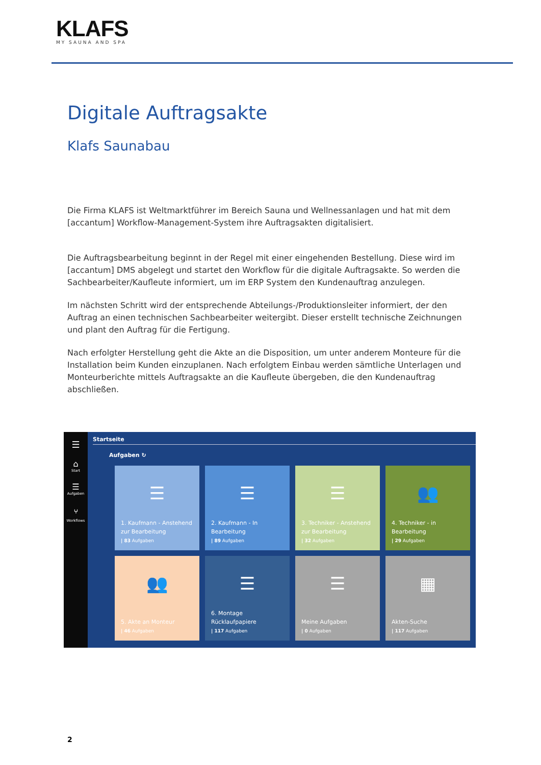KLAFS
MY SAUNA AND SPA
Digitale Auftragsakte
Klafs Saunabau
Die Firma KLAFS ist Weltmarktführer im Bereich Sauna und Wellnessanlagen und hat mit dem [accantum] Workflow-Management-System ihre Auftragsakten digitalisiert.
Die Auftragsbearbeitung beginnt in der Regel mit einer eingehenden Bestellung. Diese wird im [accantum] DMS abgelegt und startet den Workflow für die digitale Auftragsakte. So werden die Sachbearbeiter/Kaufleute informiert, um im ERP System den Kundenauftrag anzulegen.
Im nächsten Schritt wird der entsprechende Abteilungs-/Produktionsleiter informiert, der den Auftrag an einen technischen Sachbearbeiter weitergibt. Dieser erstellt technische Zeichnungen und plant den Auftrag für die Fertigung.
Nach erfolgter Herstellung geht die Akte an die Disposition, um unter anderem Monteure für die Installation beim Kunden einzuplanen. Nach erfolgtem Einbau werden sämtliche Unterlagen und Monteurberichte mittels Auftragsakte an die Kaufleute übergeben, die den Kundenauftrag abschließen.
☰
⌂
Start
☰
Aufgaben
⑂
Workflows
Startseite
Aufgaben ↻
☰
1. Kaufmann - Anstehend zur Bearbeitung
| 83 Aufgaben
☰
2. Kaufmann - In Bearbeitung
| 89 Aufgaben
☰
3. Techniker - Anstehend zur Bearbeitung
| 32 Aufgaben
👥
4. Techniker - in Bearbeitung
| 29 Aufgaben
👥
5. Akte an Monteur
| 46 Aufgaben
☰
6. Montage Rücklaufpapiere
| 117 Aufgaben
☰
Meine Aufgaben
| 0 Aufgaben
▦
Akten-Suche
| 117 Aufgaben
2